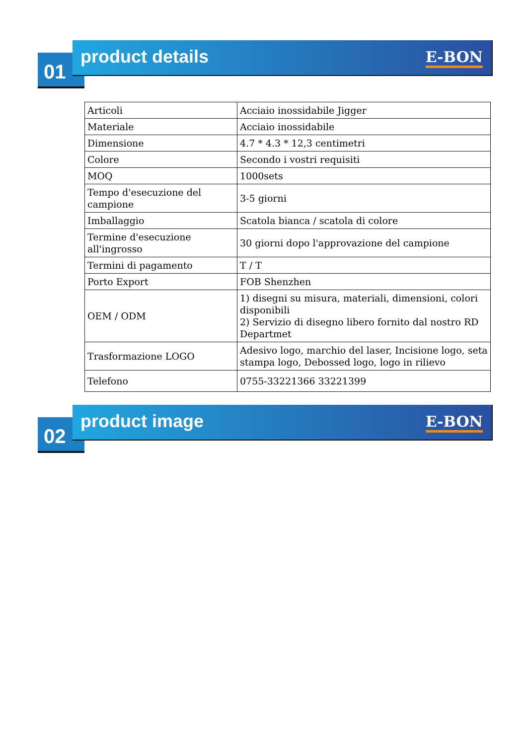01
product details
E-BON
| Articoli | Acciaio inossidabile Jigger |
| Materiale | Acciaio inossidabile |
| Dimensione | 4.7 * 4.3 * 12,3 centimetri |
| Colore | Secondo i vostri requisiti |
| MOQ | 1000sets |
| Tempo d'esecuzione del campione | 3-5 giorni |
| Imballaggio | Scatola bianca / scatola di colore |
| Termine d'esecuzione all'ingrosso | 30 giorni dopo l'approvazione del campione |
| Termini di pagamento | T / T |
| Porto Export | FOB Shenzhen |
| OEM / ODM | 1) disegni su misura, materiali, dimensioni, colori disponibili 2) Servizio di disegno libero fornito dal nostro RD Departmet |
| Trasformazione LOGO | Adesivo logo, marchio del laser, Incisione logo, seta stampa logo, Debossed logo, logo in rilievo |
| Telefono | 0755-33221366 33221399 |
02
product image
E-BON